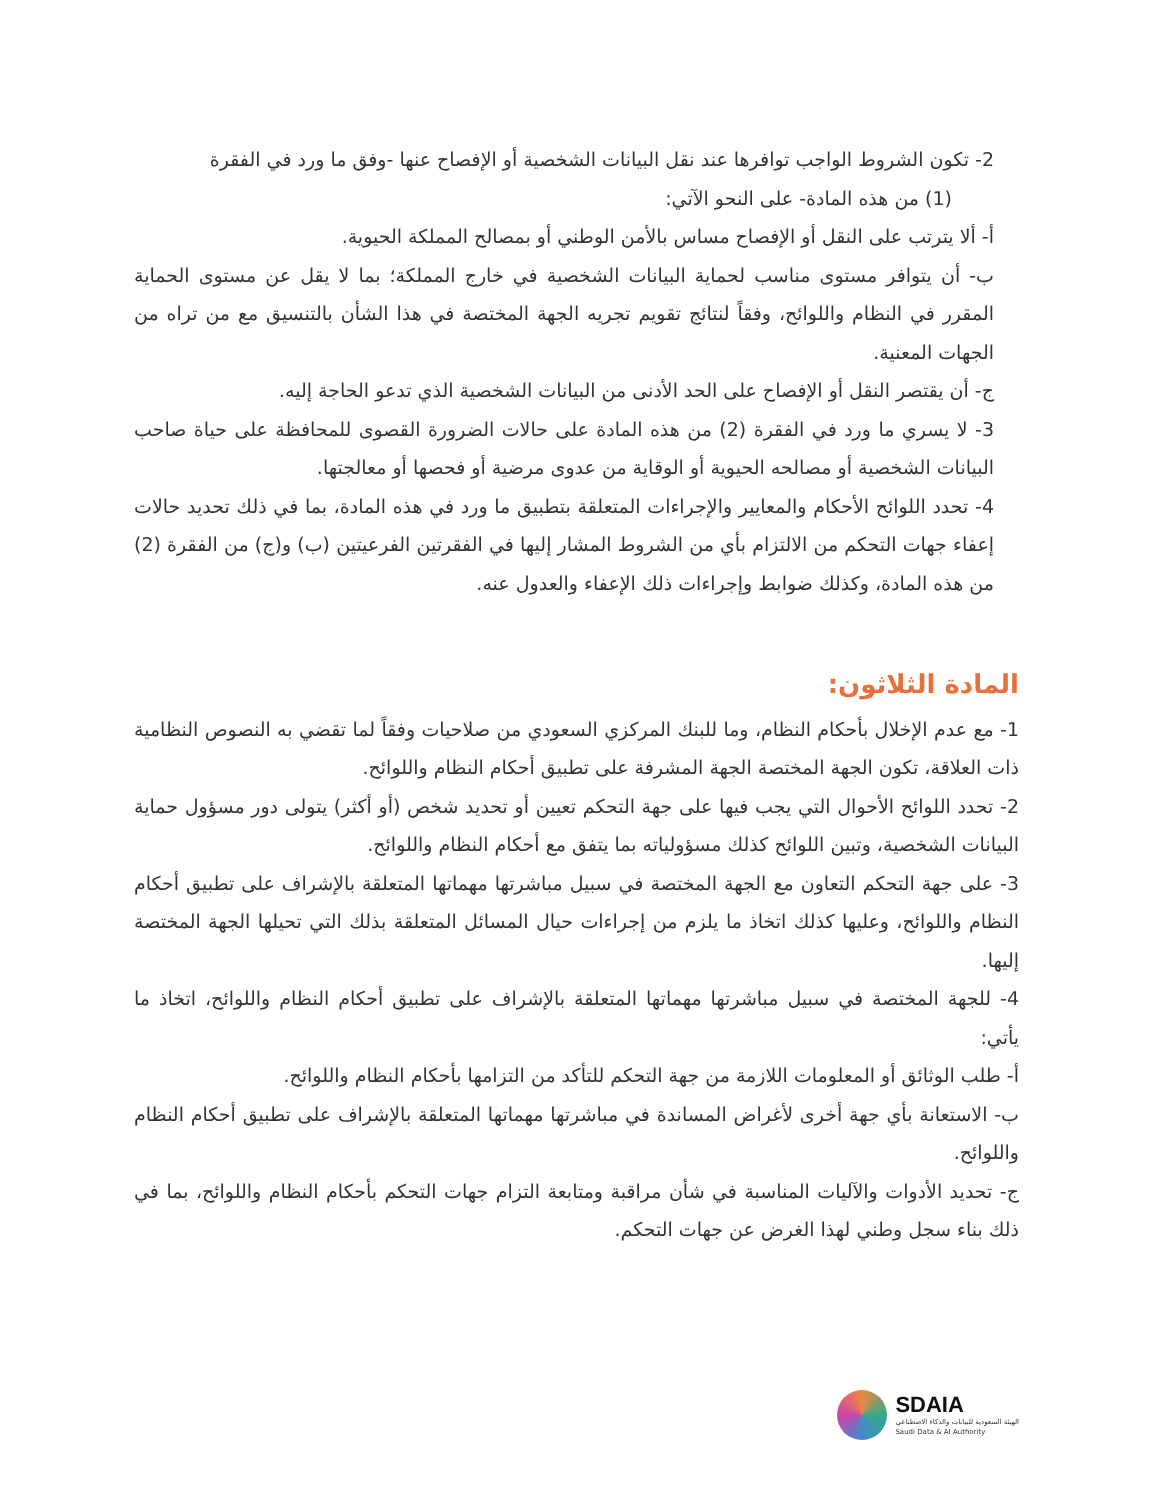2- تكون الشروط الواجب توافرها عند نقل البيانات الشخصية أو الإفصاح عنها -وفق ما ورد في الفقرة
(1) من هذه المادة- على النحو الآتي:
أ- ألا يترتب على النقل أو الإفصاح مساس بالأمن الوطني أو بمصالح المملكة الحيوية.
ب- أن يتوافر مستوى مناسب لحماية البيانات الشخصية في خارج المملكة؛ بما لا يقل عن مستوى الحماية المقرر في النظام واللوائح، وفقاً لنتائج تقويم تجريه الجهة المختصة في هذا الشأن بالتنسيق مع من تراه من الجهات المعنية.
ج- أن يقتصر النقل أو الإفصاح على الحد الأدنى من البيانات الشخصية الذي تدعو الحاجة إليه.
3- لا يسري ما ورد في الفقرة (2) من هذه المادة على حالات الضرورة القصوى للمحافظة على حياة صاحب البيانات الشخصية أو مصالحه الحيوية أو الوقاية من عدوى مرضية أو فحصها أو معالجتها.
4- تحدد اللوائح الأحكام والمعايير والإجراءات المتعلقة بتطبيق ما ورد في هذه المادة، بما في ذلك تحديد حالات إعفاء جهات التحكم من الالتزام بأي من الشروط المشار إليها في الفقرتين الفرعيتين (ب) و(ج) من الفقرة (2) من هذه المادة، وكذلك ضوابط وإجراءات ذلك الإعفاء والعدول عنه.
المادة الثلاثون:
1- مع عدم الإخلال بأحكام النظام، وما للبنك المركزي السعودي من صلاحيات وفقاً لما تقضي به النصوص النظامية ذات العلاقة، تكون الجهة المختصة الجهة المشرفة على تطبيق أحكام النظام واللوائح.
2- تحدد اللوائح الأحوال التي يجب فيها على جهة التحكم تعيين أو تحديد شخص (أو أكثر) يتولى دور مسؤول حماية البيانات الشخصية، وتبين اللوائح كذلك مسؤولياته بما يتفق مع أحكام النظام واللوائح.
3- على جهة التحكم التعاون مع الجهة المختصة في سبيل مباشرتها مهماتها المتعلقة بالإشراف على تطبيق أحكام النظام واللوائح، وعليها كذلك اتخاذ ما يلزم من إجراءات حيال المسائل المتعلقة بذلك التي تحيلها الجهة المختصة إليها.
4- للجهة المختصة في سبيل مباشرتها مهماتها المتعلقة بالإشراف على تطبيق أحكام النظام واللوائح، اتخاذ ما يأتي:
أ- طلب الوثائق أو المعلومات اللازمة من جهة التحكم للتأكد من التزامها بأحكام النظام واللوائح.
ب- الاستعانة بأي جهة أخرى لأغراض المساندة في مباشرتها مهماتها المتعلقة بالإشراف على تطبيق أحكام النظام واللوائح.
ج- تحديد الأدوات والآليات المناسبة في شأن مراقبة ومتابعة التزام جهات التحكم بأحكام النظام واللوائح، بما في ذلك بناء سجل وطني لهذا الغرض عن جهات التحكم.
SDAIA
الهيئة السعودية للبيانات والذكاء الاصطناعي
Saudi Data & AI Authority